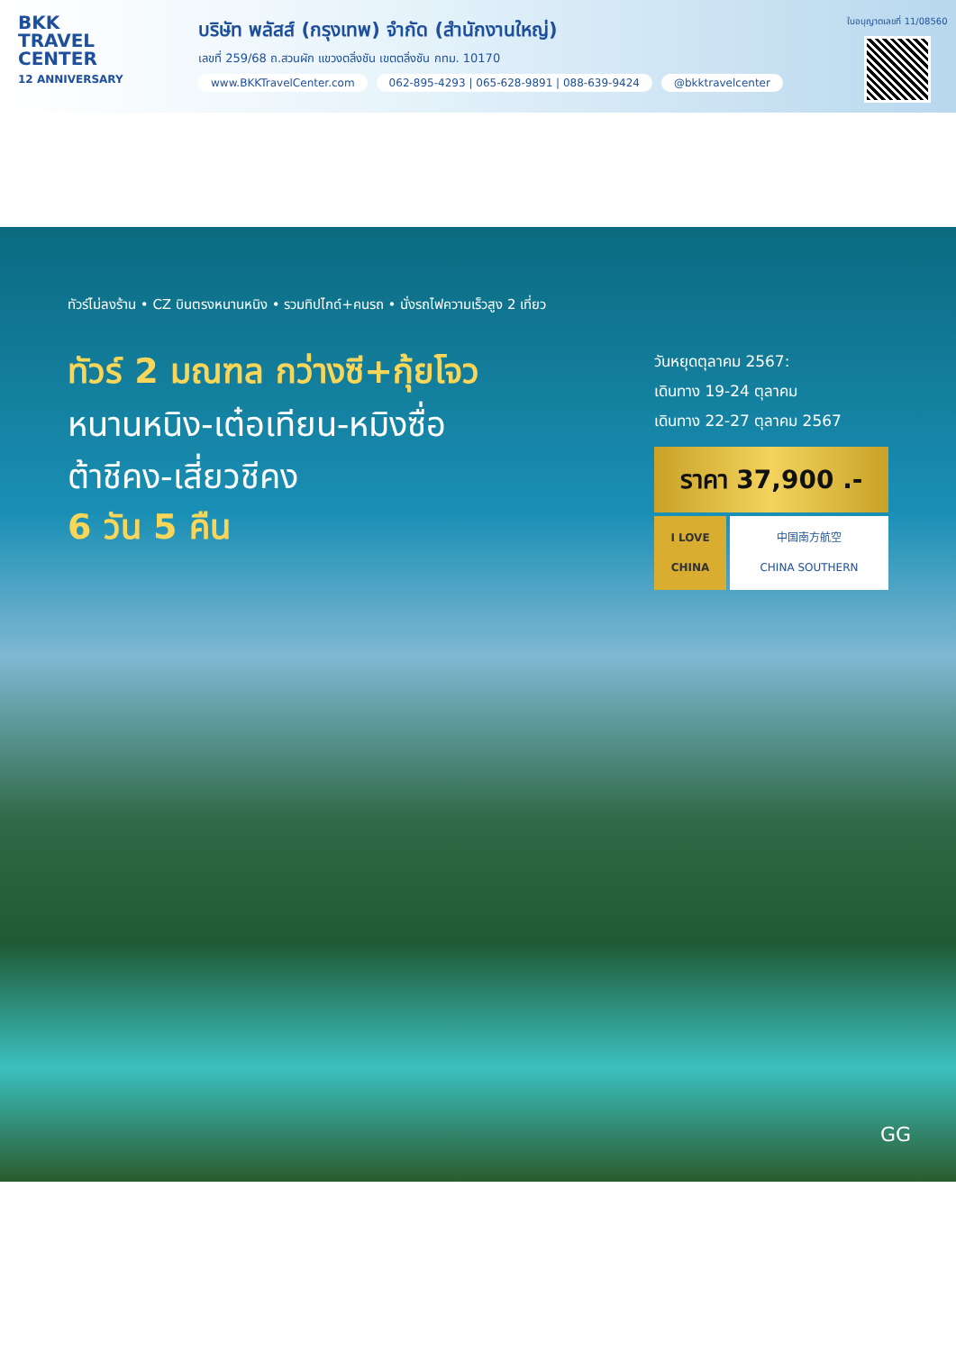BKK
TRAVEL
CENTER
12 ANNIVERSARY
บริษัท พลัสส์ (กรุงเทพ) จำกัด (สำนักงานใหญ่)
เลขที่ 259/68 ถ.สวนผัก แขวงตลิ่งชัน เขตตลิ่งชัน กทม. 10170
www.BKKTravelCenter.com 062-895-4293 | 065-628-9891 | 088-639-9424 @bkktravelcenter
ใบอนุญาตเลขที่ 11/08560
ทัวร์ไม่ลงร้าน • CZ บินตรงหนานหนิง • รวมทิปไกด์+คนรถ • นั่งรถไฟความเร็วสูง 2 เที่ยว
ทัวร์ 2 มณฑล กว่างซี+กุ้ยโจว
หนานหนิง-เต๋อเทียน-หมิงซื่อ
ต้าชีคง-เสี่ยวชีคง
6 วัน 5 คืน
วันหยุดตุลาคม 2567:
เดินทาง 19-24 ตุลาคม
เดินทาง 22-27 ตุลาคม 2567
ราคา 37,900 .-
I LOVE CHINA 中国南方航空
CHINA SOUTHERN
GG